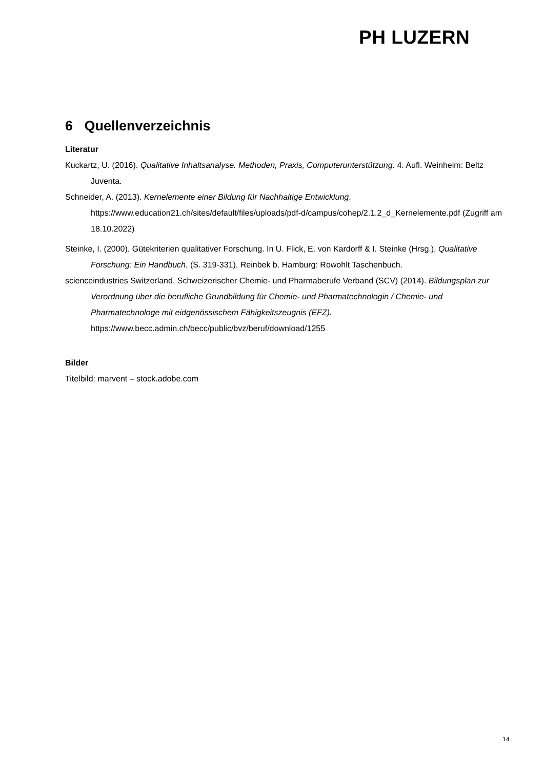PH LUZERN
6 Quellenverzeichnis
Literatur
Kuckartz, U. (2016). Qualitative Inhaltsanalyse. Methoden, Praxis, Computerunterstützung. 4. Aufl. Weinheim: Beltz Juventa.
Schneider, A. (2013). Kernelemente einer Bildung für Nachhaltige Entwicklung.
https://www.education21.ch/sites/default/files/uploads/pdf-d/campus/cohep/2.1.2_d_Kernelemente.pdf (Zugriff am 18.10.2022)
Steinke, I. (2000). Gütekriterien qualitativer Forschung. In U. Flick, E. von Kardorff & I. Steinke (Hrsg.), Qualitative Forschung: Ein Handbuch, (S. 319-331). Reinbek b. Hamburg: Rowohlt Taschenbuch.
scienceindustries Switzerland, Schweizerischer Chemie- und Pharmaberufe Verband (SCV) (2014). Bildungsplan zur Verordnung über die berufliche Grundbildung für Chemie- und Pharmatechnologin / Chemie- und Pharmatechnologe mit eidgenössischem Fähigkeitszeugnis (EFZ).
https://www.becc.admin.ch/becc/public/bvz/beruf/download/1255
Bilder
Titelbild: marvent – stock.adobe.com
14